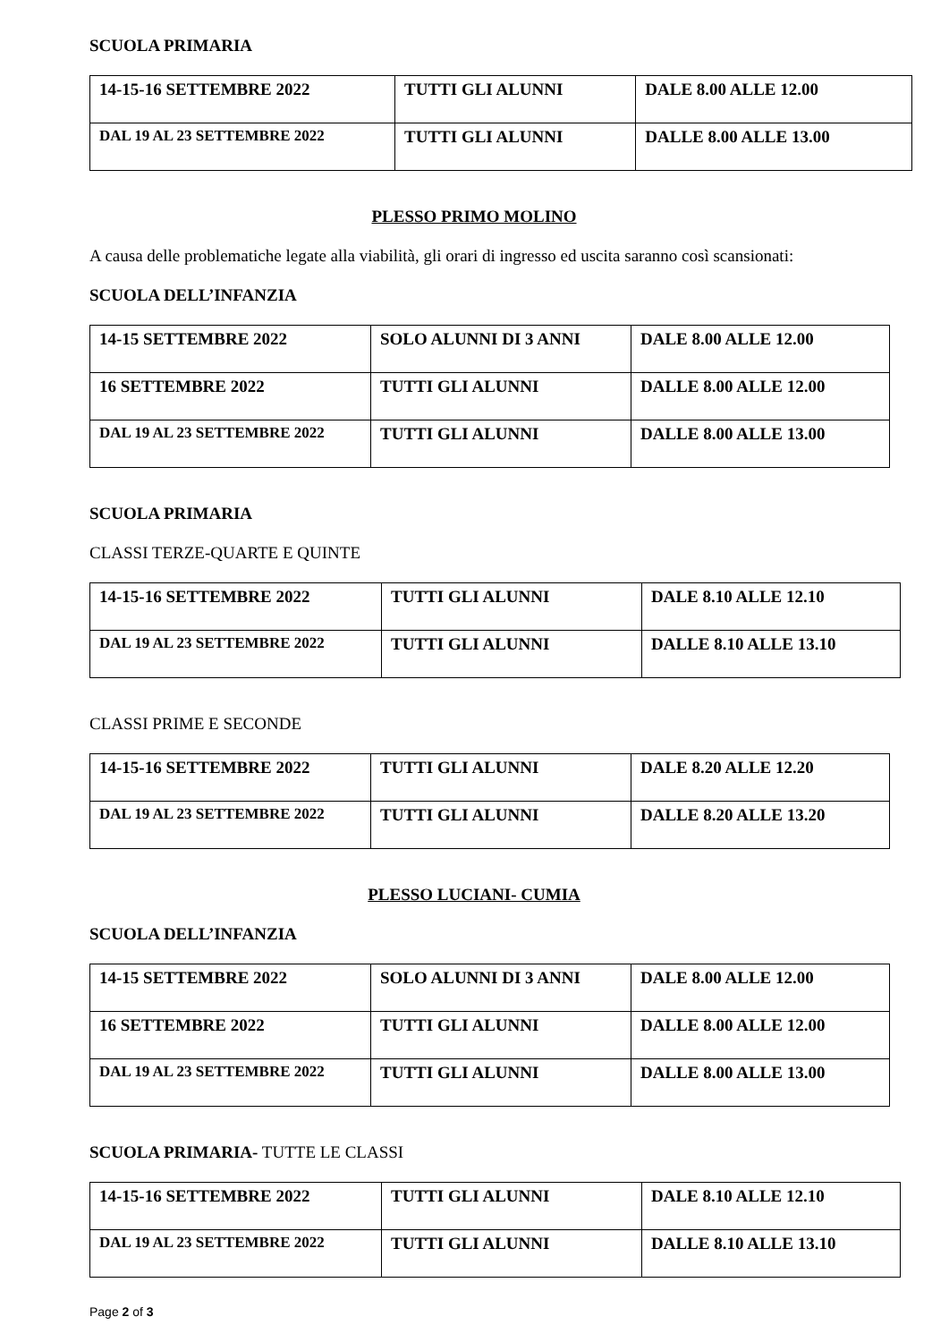SCUOLA PRIMARIA
| 14-15-16 SETTEMBRE 2022 | TUTTI GLI ALUNNI | DALE 8.00 ALLE 12.00 |
| DAL 19 AL 23 SETTEMBRE 2022 | TUTTI GLI ALUNNI | DALLE 8.00 ALLE 13.00 |
PLESSO PRIMO MOLINO
A causa delle problematiche legate alla viabilità, gli orari di ingresso ed uscita saranno così scansionati:
SCUOLA DELL’INFANZIA
| 14-15 SETTEMBRE 2022 | SOLO ALUNNI DI 3 ANNI | DALE 8.00 ALLE 12.00 |
| 16 SETTEMBRE 2022 | TUTTI GLI ALUNNI | DALLE 8.00 ALLE 12.00 |
| DAL 19 AL 23 SETTEMBRE 2022 | TUTTI GLI ALUNNI | DALLE 8.00 ALLE 13.00 |
SCUOLA PRIMARIA
CLASSI TERZE-QUARTE E QUINTE
| 14-15-16 SETTEMBRE 2022 | TUTTI GLI ALUNNI | DALE 8.10 ALLE 12.10 |
| DAL 19 AL 23 SETTEMBRE 2022 | TUTTI GLI ALUNNI | DALLE 8.10 ALLE 13.10 |
CLASSI PRIME E SECONDE
| 14-15-16 SETTEMBRE 2022 | TUTTI GLI ALUNNI | DALE 8.20 ALLE 12.20 |
| DAL 19 AL 23 SETTEMBRE 2022 | TUTTI GLI ALUNNI | DALLE 8.20 ALLE 13.20 |
PLESSO LUCIANI- CUMIA
SCUOLA DELL’INFANZIA
| 14-15 SETTEMBRE 2022 | SOLO ALUNNI DI 3 ANNI | DALE 8.00 ALLE 12.00 |
| 16 SETTEMBRE 2022 | TUTTI GLI ALUNNI | DALLE 8.00 ALLE 12.00 |
| DAL 19 AL 23 SETTEMBRE 2022 | TUTTI GLI ALUNNI | DALLE 8.00 ALLE 13.00 |
SCUOLA PRIMARIA- TUTTE LE CLASSI
| 14-15-16 SETTEMBRE 2022 | TUTTI GLI ALUNNI | DALE 8.10 ALLE 12.10 |
| DAL 19 AL 23 SETTEMBRE 2022 | TUTTI GLI ALUNNI | DALLE 8.10 ALLE 13.10 |
Page 2 of 3